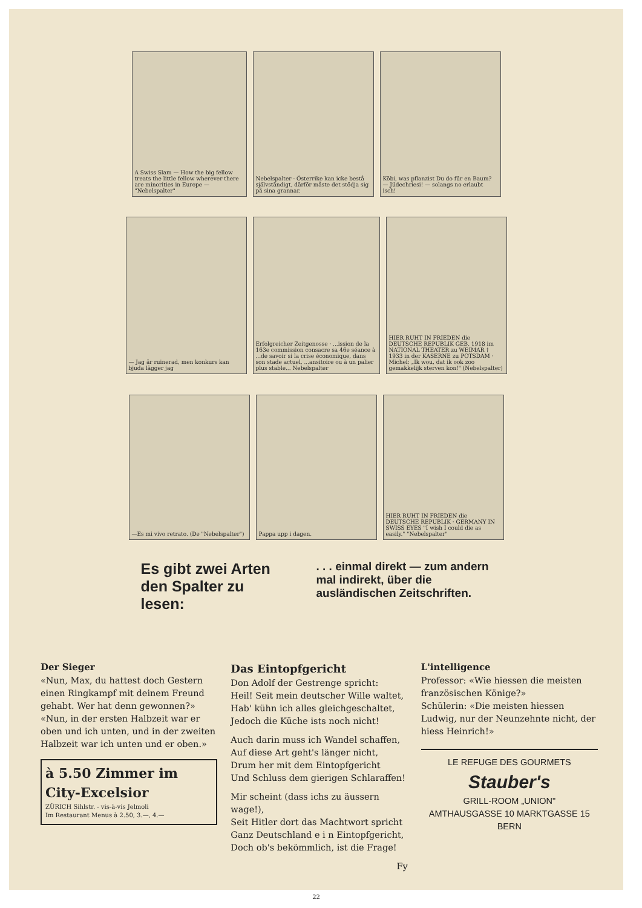A Swiss Slam — How the big fellow treats the little fellow wherever there are minorities in Europe — "Nebelspalter"
Nebelspalter · Österrike kan icke bestå självständigt, därför måste det stödja sig på sina grannar.
Köbi, was pflanzist Du do für en Baum? — Jüdechriesi! — solangs no erlaubt isch!
— Jag är ruinerad, men konkurs kan bjuda lägger jag
Erfolgreicher Zeitgenosse · ...ission de la 163e commission consacre sa 46e séance à ...de savoir si la crise économique, dans son stade actuel, ...ansitoire ou à un palier plus stable... Nebelspalter
HIER RUHT IN FRIEDEN die DEUTSCHE REPUBLIK GEB. 1918 im NATIONAL THEATER zu WEIMAR † 1933 in der KASERNE zu POTSDAM · Michel: „Ik wou, dat ik ook zoo gemakkelijk sterven kon!" (Nebelspalter)
—Es mi vivo retrato. (De "Nebelspalter")
Pappa upp i dagen.
HIER RUHT IN FRIEDEN die DEUTSCHE REPUBLIK · GERMANY IN SWISS EYES "I wish I could die as easily." "Nebelspalter"
Es gibt zwei Arten den Spalter zu lesen:
. . . einmal direkt — zum andern mal indirekt, über die ausländischen Zeitschriften.
Der Sieger
«Nun, Max, du hattest doch Gestern einen Ringkampf mit deinem Freund gehabt. Wer hat denn gewonnen?»
«Nun, in der ersten Halbzeit war er oben und ich unten, und in der zweiten Halbzeit war ich unten und er oben.»
à 5.50 Zimmer im City-Excelsior
ZÜRICH Sihlstr. - vis-à-vis Jelmoli
Im Restaurant Menus à 2.50, 3.—, 4.—
Das Eintopfgericht
Don Adolf der Gestrenge spricht:
Heil! Seit mein deutscher Wille waltet,
Hab' kühn ich alles gleichgeschaltet,
Jedoch die Küche ists noch nicht!
Auch darin muss ich Wandel schaffen,
Auf diese Art geht's länger nicht,
Drum her mit dem Eintopfgericht
Und Schluss dem gierigen Schlaraffen!
Mir scheint (dass ichs zu äussern wage!),
Seit Hitler dort das Machtwort spricht
Ganz Deutschland e i n Eintopfgericht,
Doch ob's bekömmlich, ist die Frage!
Fy
L'intelligence
Professor: «Wie hiessen die meisten französischen Könige?»
Schülerin: «Die meisten hiessen Ludwig, nur der Neunzehnte nicht, der hiess Heinrich!»
LE REFUGE DES GOURMETS
Stauber's
GRILL-ROOM „UNION"
AMTHAUSGASSE 10 MARKTGASSE 15 BERN
22